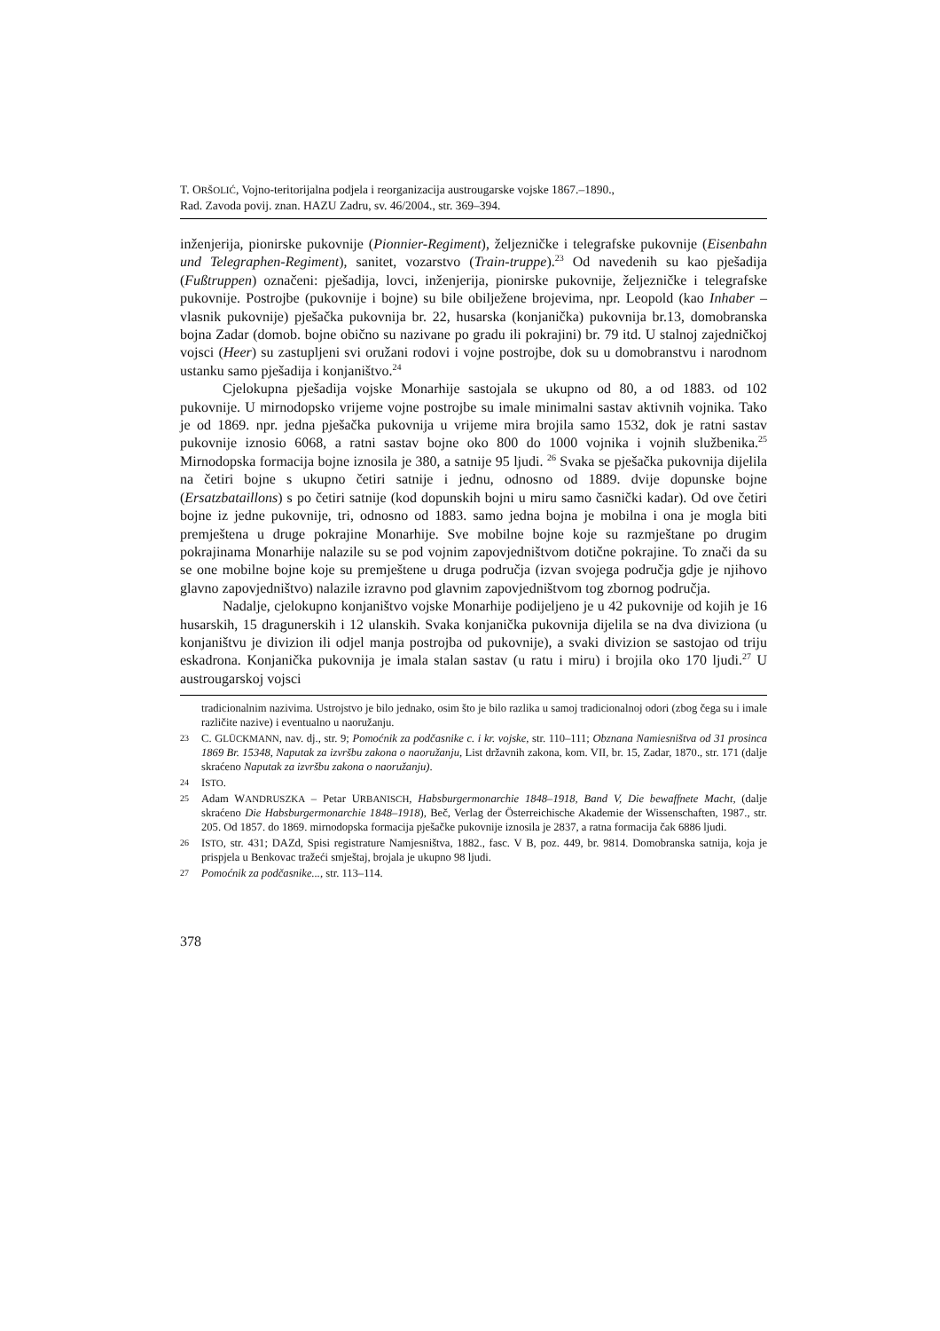T. ORŠOLIĆ, Vojno-teritorijalna podjela i reorganizacija austrougarske vojske 1867.–1890.,
Rad. Zavoda povij. znan. HAZU Zadru, sv. 46/2004., str. 369–394.
inženjerija, pionirske pukovnije (Pionnier-Regiment), željezničke i telegrafske pukovnije (Eisenbahn und Telegraphen-Regiment), sanitet, vozarstvo (Train-truppe).<sup>23</sup> Od navedenih su kao pješadija (Fußtruppen) označeni: pješadija, lovci, inženjerija, pionirske pukovnije, željezničke i telegrafske pukovnije. Postrojbe (pukovnije i bojne) su bile obilježene brojevima, npr. Leopold (kao Inhaber – vlasnik pukovnije) pješačka pukovnija br. 22, husarska (konjanička) pukovnija br.13, domobranska bojna Zadar (domob. bojne obično su nazivane po gradu ili pokrajini) br. 79 itd. U stalnoj zajedničkoj vojsci (Heer) su zastupljeni svi oružani rodovi i vojne postrojbe, dok su u domobranstvu i narodnom ustanku samo pješadija i konjaništvo.<sup>24</sup>
Cjelokupna pješadija vojske Monarhije sastojala se ukupno od 80, a od 1883. od 102 pukovnije. U mirnodopsko vrijeme vojne postrojbe su imale minimalni sastav aktivnih vojnika. Tako je od 1869. npr. jedna pješačka pukovnija u vrijeme mira brojila samo 1532, dok je ratni sastav pukovnije iznosio 6068, a ratni sastav bojne oko 800 do 1000 vojnika i vojnih službenika.<sup>25</sup> Mirnodopska formacija bojne iznosila je 380, a satnije 95 ljudi. <sup>26</sup> Svaka se pješačka pukovnija dijelila na četiri bojne s ukupno četiri satnije i jednu, odnosno od 1889. dvije dopunske bojne (Ersatzbataillons) s po četiri satnije (kod dopunskih bojni u miru samo časnički kadar). Od ove četiri bojne iz jedne pukovnije, tri, odnosno od 1883. samo jedna bojna je mobilna i ona je mogla biti premještena u druge pokrajine Monarhije. Sve mobilne bojne koje su razmještane po drugim pokrajinama Monarhije nalazile su se pod vojnim zapovjedništvom dotične pokrajine. To znači da su se one mobilne bojne koje su premještene u druga područja (izvan svojega područja gdje je njihovo glavno zapovjedništvo) nalazile izravno pod glavnim zapovjedništvom tog zbornog područja.
Nadalje, cjelokupno konjaništvo vojske Monarhije podijeljeno je u 42 pukovnije od kojih je 16 husarskih, 15 dragunerskih i 12 ulanskih. Svaka konjanička pukovnija dijelila se na dva diviziona (u konjaništvu je divizion ili odjel manja postrojba od pukovnije), a svaki divizion se sastojao od triju eskadrona. Konjanička pukovnija je imala stalan sastav (u ratu i miru) i brojila oko 170 ljudi.<sup>27</sup> U austrougarskoj vojsci
tradicionalnim nazivima. Ustrojstvo je bilo jednako, osim što je bilo razlika u samoj tradicionalnoj odori (zbog čega su i imale različite nazive) i eventualno u naoružanju.
23 C. GLÜCKMANN, nav. dj., str. 9; Pomoćnik za podčasnike c. i kr. vojske, str. 110–111; Obznana Namiesništva od 31 prosinca 1869 Br. 15348, Naputak za izvršbu zakona o naoružanju, List državnih zakona, kom. VII, br. 15, Zadar, 1870., str. 171 (dalje skraćeno Naputak za izvršbu zakona o naoružanju).
24 ISTO.
25 Adam WANDRUSZKA – Petar URBANISCH, Habsburgermonarchie 1848–1918, Band V, Die bewaffnete Macht, (dalje skraćeno Die Habsburgermonarchie 1848–1918), Beč, Verlag der Österreichische Akademie der Wissenschaften, 1987., str. 205. Od 1857. do 1869. mirnodopska formacija pješačke pukovnije iznosila je 2837, a ratna formacija čak 6886 ljudi.
26 ISTO, str. 431; DAZd, Spisi registrature Namjesništva, 1882., fasc. V B, poz. 449, br. 9814. Domobranska satnija, koja je prispjela u Benkovac tražeći smještaj, brojala je ukupno 98 ljudi.
27 Pomoćnik za podčasnike..., str. 113–114.
378